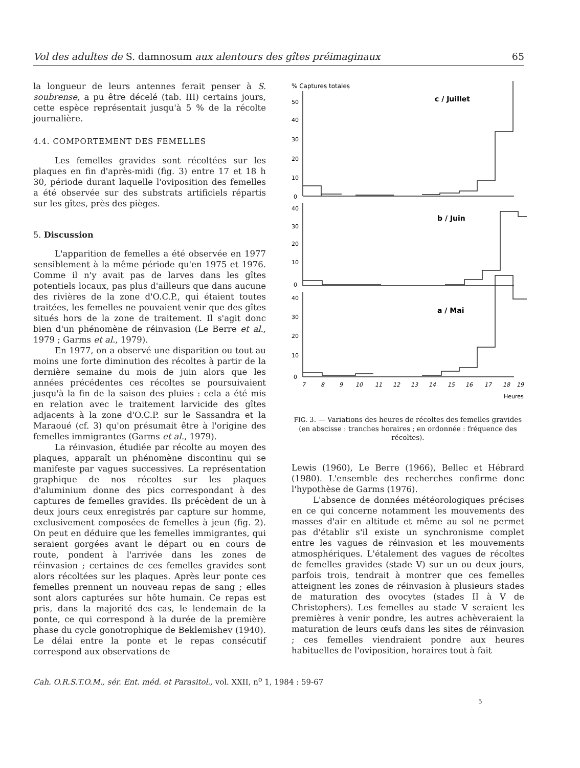Vol des adultes de S. damnosum aux alentours des gîtes préimaginaux 65
la longueur de leurs antennes ferait penser à S. soubrense, a pu être décelé (tab. III) certains jours, cette espèce représentait jusqu'à 5 % de la récolte journalière.
4.4. COMPORTEMENT DES FEMELLES
Les femelles gravides sont récoltées sur les plaques en fin d'après-midi (fig. 3) entre 17 et 18 h 30, période durant laquelle l'oviposition des femelles a été observée sur des substrats artificiels répartis sur les gîtes, près des pièges.
5. Discussion
L'apparition de femelles a été observée en 1977 sensiblement à la même période qu'en 1975 et 1976. Comme il n'y avait pas de larves dans les gîtes potentiels locaux, pas plus d'ailleurs que dans aucune des rivières de la zone d'O.C.P., qui étaient toutes traitées, les femelles ne pouvaient venir que des gîtes situés hors de la zone de traitement. Il s'agit donc bien d'un phénomène de réinvasion (Le Berre et al., 1979 ; Garms et al., 1979).
En 1977, on a observé une disparition ou tout au moins une forte diminution des récoltes à partir de la dernière semaine du mois de juin alors que les années précédentes ces récoltes se poursuivaient jusqu'à la fin de la saison des pluies : cela a été mis en relation avec le traitement larvicide des gîtes adjacents à la zone d'O.C.P. sur le Sassandra et la Maraoué (cf. 3) qu'on présumait être à l'origine des femelles immigrantes (Garms et al., 1979).
La réinvasion, étudiée par récolte au moyen des plaques, apparaît un phénomène discontinu qui se manifeste par vagues successives. La représentation graphique de nos récoltes sur les plaques d'aluminium donne des pics correspondant à des captures de femelles gravides. Ils précèdent de un à deux jours ceux enregistrés par capture sur homme, exclusivement composées de femelles à jeun (fig. 2). On peut en déduire que les femelles immigrantes, qui seraient gorgées avant le départ ou en cours de route, pondent à l'arrivée dans les zones de réinvasion ; certaines de ces femelles gravides sont alors récoltées sur les plaques. Après leur ponte ces femelles prennent un nouveau repas de sang ; elles sont alors capturées sur hôte humain. Ce repas est pris, dans la majorité des cas, le lendemain de la ponte, ce qui correspond à la durée de la première phase du cycle gonotrophique de Beklemishev (1940). Le délai entre la ponte et le repas consécutif correspond aux observations de
% Captures totales
50
40
30
20
10
0
40
30
20
10
0
40
30
20
10
0
c / Juillet
b / Juin
a / Mai
7
8
9
10
11
12
13
14
15
16
17
18
19
Heures
FIG. 3. — Variations des heures de récoltes des femelles gravides (en abscisse : tranches horaires ; en ordonnée : fréquence des récoltes).
Lewis (1960), Le Berre (1966), Bellec et Hébrard (1980). L'ensemble des recherches confirme donc l'hypothèse de Garms (1976).
L'absence de données météorologiques précises en ce qui concerne notamment les mouvements des masses d'air en altitude et même au sol ne permet pas d'établir s'il existe un synchronisme complet entre les vagues de réinvasion et les mouvements atmosphériques. L'étalement des vagues de récoltes de femelles gravides (stade V) sur un ou deux jours, parfois trois, tendrait à montrer que ces femelles atteignent les zones de réinvasion à plusieurs stades de maturation des ovocytes (stades II à V de Christophers). Les femelles au stade V seraient les premières à venir pondre, les autres achèveraient la maturation de leurs œufs dans les sites de réinvasion ; ces femelles viendraient pondre aux heures habituelles de l'oviposition, horaires tout à fait
Cah. O.R.S.T.O.M., sér. Ent. méd. et Parasitol., vol. XXII, n<sup>o</sup> 1, 1984 : 59-67
5